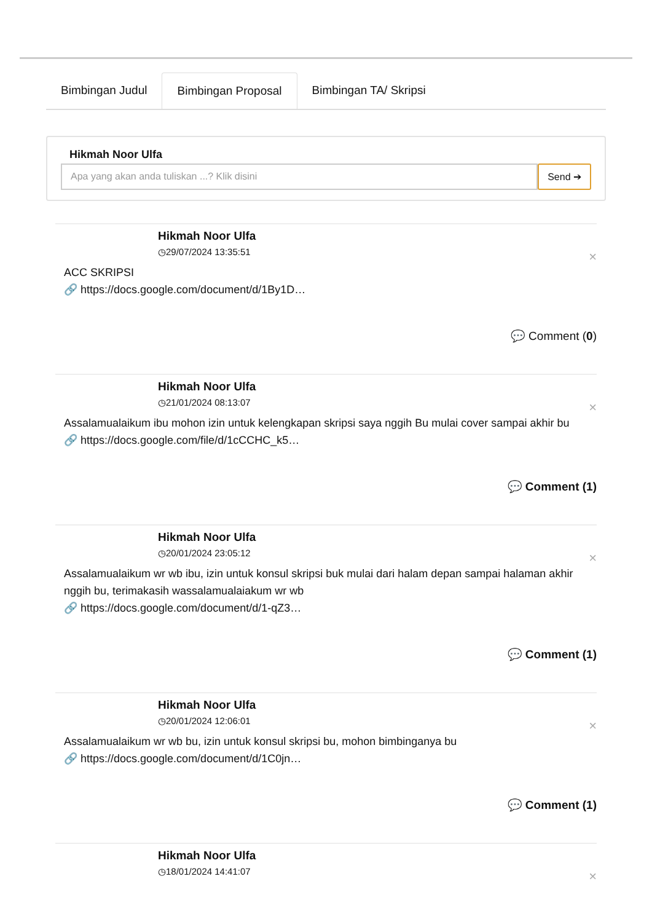Bimbingan Judul Bimbingan Proposal Bimbingan TA/ Skripsi
Hikmah Noor Ulfa
Apa yang akan anda tuliskan ...? Klik disini
Send ➔
Hikmah Noor Ulfa
◷29/07/2024 13:35:51
×
ACC SKRIPSI
🔗 https://docs.google.com/document/d/1By1D…
💬 Comment (0)
Hikmah Noor Ulfa
◷21/01/2024 08:13:07
×
Assalamualaikum ibu mohon izin untuk kelengkapan skripsi saya nggih Bu mulai cover sampai akhir bu
🔗 https://docs.google.com/file/d/1cCCHC_k5…
💬 Comment (1)
Hikmah Noor Ulfa
◷20/01/2024 23:05:12
×
Assalamualaikum wr wb ibu, izin untuk konsul skripsi buk mulai dari halam depan sampai halaman akhir nggih bu, terimakasih wassalamualaiakum wr wb
🔗 https://docs.google.com/document/d/1-qZ3…
💬 Comment (1)
Hikmah Noor Ulfa
◷20/01/2024 12:06:01
×
Assalamualaikum wr wb bu, izin untuk konsul skripsi bu, mohon bimbinganya bu
🔗 https://docs.google.com/document/d/1C0jn…
💬 Comment (1)
Hikmah Noor Ulfa
◷18/01/2024 14:41:07
×